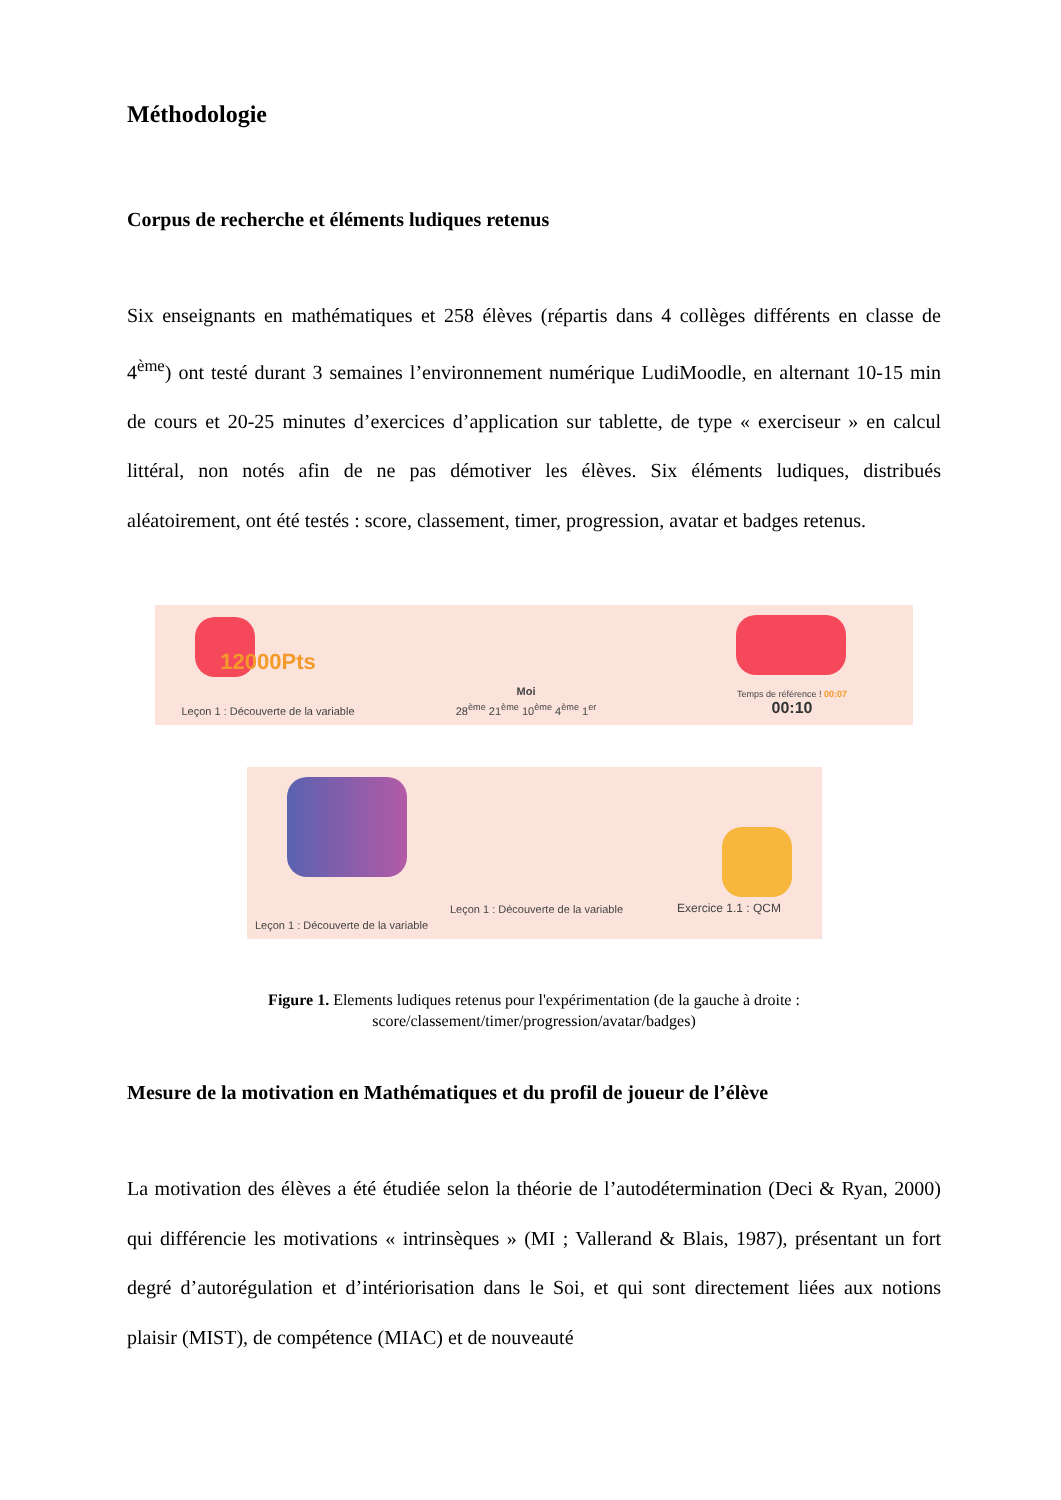Méthodologie
Corpus de recherche et éléments ludiques retenus
Six enseignants en mathématiques et 258 élèves (répartis dans 4 collèges différents en classe de 4<sup>ème</sup>) ont testé durant 3 semaines l’environnement numérique LudiMoodle, en alternant 10-15 min de cours et 20-25 minutes d’exercices d’application sur tablette, de type « exerciseur » en calcul littéral, non notés afin de ne pas démotiver les élèves. Six éléments ludiques, distribués aléatoirement, ont été testés : score, classement, timer, progression, avatar et badges retenus.
12000Pts
Leçon 1 : Découverte de la variable
Moi
28<sup>ème</sup> 21<sup>ème</sup> 10<sup>ème</sup> 4<sup>ème</sup> 1<sup>er</sup>
Temps de référence ! 00:07
00:10
Leçon 1 : Découverte de la variable
Leçon 1 : Découverte de la variable
Exercice 1.1 : QCM
Figure 1. Elements ludiques retenus pour l'expérimentation (de la gauche à droite :
score/classement/timer/progression/avatar/badges)
Mesure de la motivation en Mathématiques et du profil de joueur de l’élève
La motivation des élèves a été étudiée selon la théorie de l’autodétermination (Deci & Ryan, 2000) qui différencie les motivations « intrinsèques » (MI ; Vallerand & Blais, 1987), présentant un fort degré d’autorégulation et d’intériorisation dans le Soi, et qui sont directement liées aux notions plaisir (MIST), de compétence (MIAC) et de nouveauté